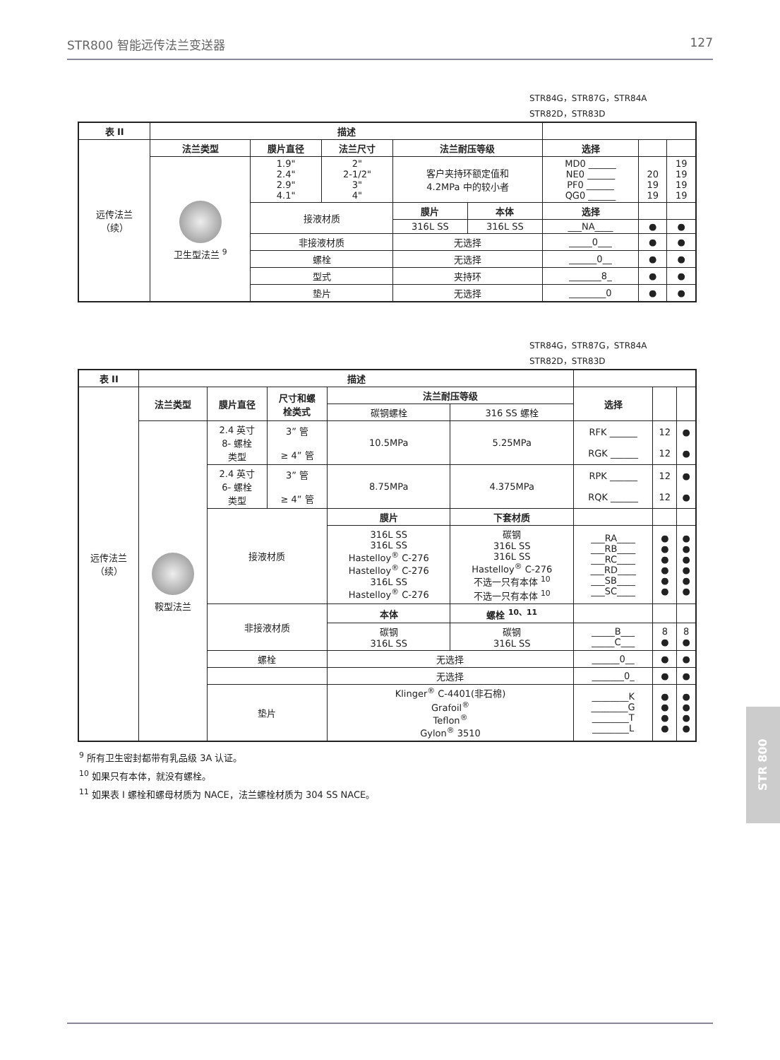STR800 智能远传法兰变送器 127
STR84G，STR87G，STR84A
STR82D，STR83D
| 表 II | 描述 | | | | | | | |
| --- | --- | --- | --- | --- | --- | --- | --- | --- |
| 远传法兰 （续） | 法兰类型 | 膜片直径 | 法兰尺寸 | 法兰耐压等级 | | 选择 | | |
| | 卫生型法兰 <sup>9</sup> | 1.9" 2.4" 2.9" 4.1" | 2" 2-1/2" 3" 4" | 客户夹持环额定值和 4.2MPa 中的较小者 | | MD0 ______ NE0 ______ PF0 ______ QG0 ______ | 20 19 19 | 19 19 19 19 |
| | | 接液材质 | | 膜片 | 本体 | 选择 | | |
| | | | | 316L SS | 316L SS | ___NA____ | ● | ● |
| | | 非接液材质 | | 无选择 | | _____0___ | ● | ● |
| | | 螺栓 | | 无选择 | | ______0__ | ● | ● |
| | | 型式 | | 夹持环 | | _______8_ | ● | ● |
| | | 垫片 | | 无选择 | | ________0 | ● | ● |
STR84G，STR87G，STR84A
STR82D，STR83D
| 表 II | 描述 | | | | | | | |
| --- | --- | --- | --- | --- | --- | --- | --- | --- |
| 远传法兰 （续） | 法兰类型 | 膜片直径 | 尺寸和螺 栓类式 | 法兰耐压等级 | | 选择 | | |
| | | | | 碳钢螺栓 | 316 SS 螺栓 | | | |
| | 鞍型法兰 | 2.4 英寸 8- 螺栓 类型 | 3” 管 ≥ 4” 管 | 10.5MPa | 5.25MPa | RFK ______ RGK ______ | 12 12 | ● ● |
| | | 2.4 英寸 6- 螺栓 类型 | 3” 管 ≥ 4” 管 | 8.75MPa | 4.375MPa | RPK ______ RQK ______ | 12 12 | ● ● |
| | | 接液材质 | | 膜片 | 下套材质 | | | |
| | | | | 316L SS 316L SS Hastelloy<sup>®</sup> C-276 Hastelloy<sup>®</sup> C-276 316L SS Hastelloy<sup>®</sup> C-276 | 碳钢 316L SS 316L SS Hastelloy<sup>®</sup> C-276 不选一只有本体 <sup>10</sup> 不选一只有本体 <sup>10</sup> | ___RA____ ___RB____ ___RC____ ___RD____ ___SB____ ___SC____ | ● ● ● ● ● ● | ● ● ● ● ● ● |
| | | 非接液材质 | | 本体 | 螺栓 <sup>10、11</sup> | | | |
| | | | | 碳钢 316L SS | 碳钢 316L SS | _____B___ _____C___ | 8 ● | 8 ● |
| | | 螺栓 | | 无选择 | | ______0__ | ● | ● |
| | | | | 无选择 | | _______0_ | ● | ● |
| | | 垫片 | | Klinger<sup>®</sup> C-4401(非石棉) Grafoil<sup>®</sup> Teflon<sup>®</sup> Gylon<sup>®</sup> 3510 | | ________K ________G ________T ________L | ● ● ● ● | ● ● ● ● |
<sup>9</sup> 所有卫生密封都带有乳品级 3A 认证。
<sup>10</sup> 如果只有本体，就没有螺栓。
<sup>11</sup> 如果表 I 螺栓和螺母材质为 NACE，法兰螺栓材质为 304 SS NACE。
STR 800